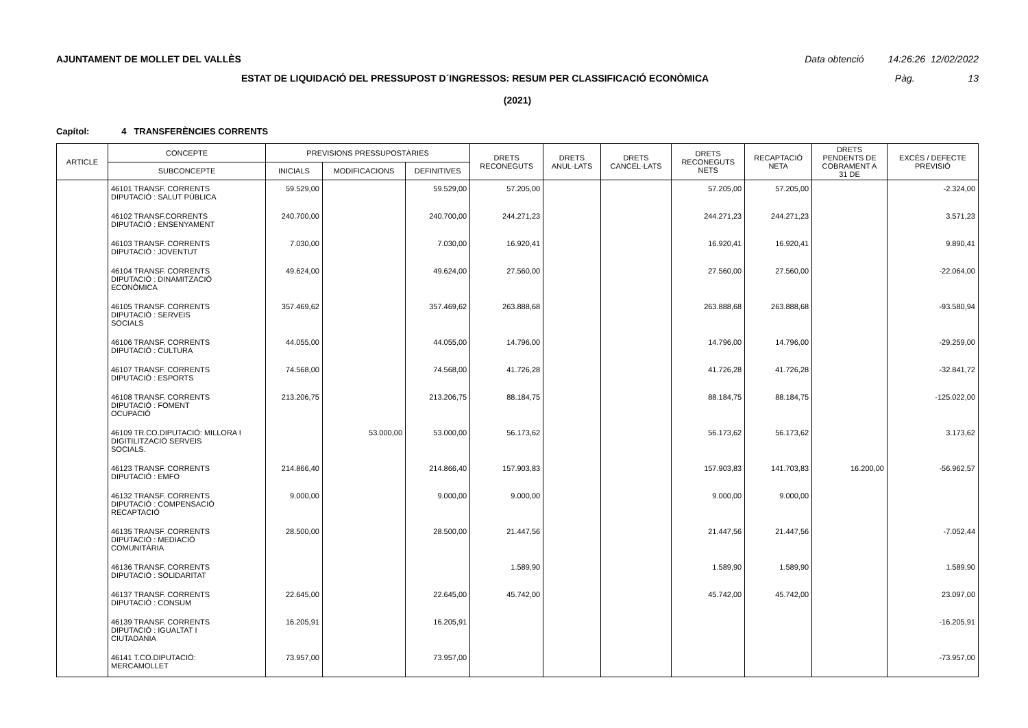AJUNTAMENT DE MOLLET DEL VALLÈS Data obtenció 14:26:26 12/02/2022
ESTAT DE LIQUIDACIÓ DEL PRESSUPOST D´INGRESSOS: RESUM PER CLASSIFICACIÓ ECONÒMICA Pàg. 13
(2021)
Capítol: 4 TRANSFERÈNCIES CORRENTS
| ARTICLE | CONCEPTE | PREVISIONS PRESSUPOSTÀRIES | | | DRETS RECONEGUTS | DRETS ANUL·LATS | DRETS CANCEL·LATS | DRETS RECONEGUTS NETS | RECAPTACIÓ NETA | DRETS PENDENTS DE COBRAMENT A 31 DE | EXCÉS / DEFECTE PREVISIÓ |
| --- | --- | --- | --- | --- | --- | --- | --- | --- | --- | --- | --- |
| | SUBCONCEPTE | INICIALS | MODIFICACIONS | DEFINITIVES | | | | | | | |
| | 46101 TRANSF. CORRENTS DIPUTACIÓ : SALUT PÚBLICA | 59.529,00 | | 59.529,00 | 57.205,00 | | | 57.205,00 | 57.205,00 | | -2.324,00 |
| | 46102 TRANSF.CORRENTS DIPUTACIÓ : ENSENYAMENT | 240.700,00 | | 240.700,00 | 244.271,23 | | | 244.271,23 | 244.271,23 | | 3.571,23 |
| | 46103 TRANSF. CORRENTS DIPUTACIÓ : JOVENTUT | 7.030,00 | | 7.030,00 | 16.920,41 | | | 16.920,41 | 16.920,41 | | 9.890,41 |
| | 46104 TRANSF. CORRENTS DIPUTACIÓ : DINAMITZACIÓ ECONÒMICA | 49.624,00 | | 49.624,00 | 27.560,00 | | | 27.560,00 | 27.560,00 | | -22.064,00 |
| | 46105 TRANSF. CORRENTS DIPUTACIÓ : SERVEIS SOCIALS | 357.469,62 | | 357.469,62 | 263.888,68 | | | 263.888,68 | 263.888,68 | | -93.580,94 |
| | 46106 TRANSF. CORRENTS DIPUTACIÓ : CULTURA | 44.055,00 | | 44.055,00 | 14.796,00 | | | 14.796,00 | 14.796,00 | | -29.259,00 |
| | 46107 TRANSF. CORRENTS DIPUTACIÓ : ESPORTS | 74.568,00 | | 74.568,00 | 41.726,28 | | | 41.726,28 | 41.726,28 | | -32.841,72 |
| | 46108 TRANSF. CORRENTS DIPUTACIÓ : FOMENT OCUPACIÓ | 213.206,75 | | 213.206,75 | 88.184,75 | | | 88.184,75 | 88.184,75 | | -125.022,00 |
| | 46109 TR.CO.DIPUTACIÓ: MILLORA I DIGITILITZACIÓ SERVEIS SOCIALS. | | 53.000,00 | 53.000,00 | 56.173,62 | | | 56.173,62 | 56.173,62 | | 3.173,62 |
| | 46123 TRANSF. CORRENTS DIPUTACIÓ : EMFO | 214.866,40 | | 214.866,40 | 157.903,83 | | | 157.903,83 | 141.703,83 | 16.200,00 | -56.962,57 |
| | 46132 TRANSF. CORRENTS DIPUTACIÓ : COMPENSACIÓ RECAPTACIÓ | 9.000,00 | | 9.000,00 | 9.000,00 | | | 9.000,00 | 9.000,00 | | |
| | 46135 TRANSF. CORRENTS DIPUTACIÓ : MEDIACIÓ COMUNITÀRIA | 28.500,00 | | 28.500,00 | 21.447,56 | | | 21.447,56 | 21.447,56 | | -7.052,44 |
| | 46136 TRANSF. CORRENTS DIPUTACIÓ : SOLIDARITAT | | | | 1.589,90 | | | 1.589,90 | 1.589,90 | | 1.589,90 |
| | 46137 TRANSF. CORRENTS DIPUTACIÓ : CONSUM | 22.645,00 | | 22.645,00 | 45.742,00 | | | 45.742,00 | 45.742,00 | | 23.097,00 |
| | 46139 TRANSF. CORRENTS DIPUTACIÓ : IGUALTAT I CIUTADANIA | 16.205,91 | | 16.205,91 | | | | | | | -16.205,91 |
| | 46141 T.CO.DIPUTACIÓ: MERCAMOLLET | 73.957,00 | | 73.957,00 | | | | | | | -73.957,00 |